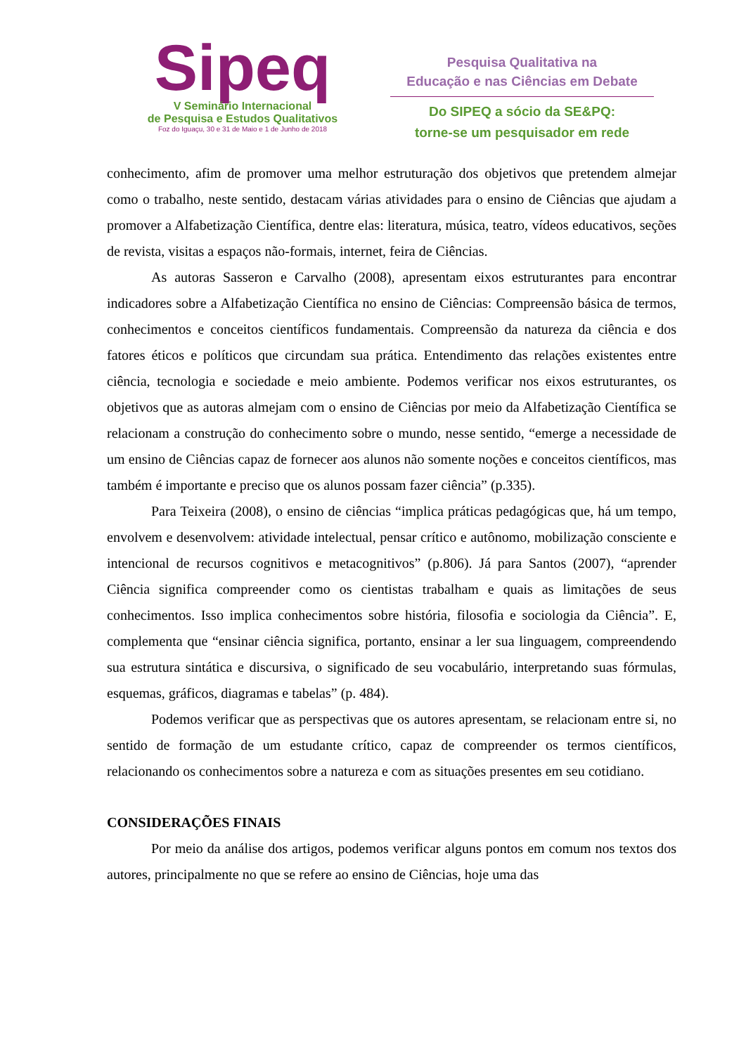Sipeq
V Seminário Internacional
de Pesquisa e Estudos Qualitativos
Foz do Iguaçu, 30 e 31 de Maio e 1 de Junho de 2018
Pesquisa Qualitativa na
Educação e nas Ciências em Debate
Do SIPEQ a sócio da SE&PQ:
torne-se um pesquisador em rede
conhecimento, afim de promover uma melhor estruturação dos objetivos que pretendem almejar como o trabalho, neste sentido, destacam várias atividades para o ensino de Ciências que ajudam a promover a Alfabetização Científica, dentre elas: literatura, música, teatro, vídeos educativos, seções de revista, visitas a espaços não-formais, internet, feira de Ciências.
As autoras Sasseron e Carvalho (2008), apresentam eixos estruturantes para encontrar indicadores sobre a Alfabetização Científica no ensino de Ciências: Compreensão básica de termos, conhecimentos e conceitos científicos fundamentais. Compreensão da natureza da ciência e dos fatores éticos e políticos que circundam sua prática. Entendimento das relações existentes entre ciência, tecnologia e sociedade e meio ambiente. Podemos verificar nos eixos estruturantes, os objetivos que as autoras almejam com o ensino de Ciências por meio da Alfabetização Científica se relacionam a construção do conhecimento sobre o mundo, nesse sentido, “emerge a necessidade de um ensino de Ciências capaz de fornecer aos alunos não somente noções e conceitos científicos, mas também é importante e preciso que os alunos possam fazer ciência” (p.335).
Para Teixeira (2008), o ensino de ciências “implica práticas pedagógicas que, há um tempo, envolvem e desenvolvem: atividade intelectual, pensar crítico e autônomo, mobilização consciente e intencional de recursos cognitivos e metacognitivos” (p.806). Já para Santos (2007), “aprender Ciência significa compreender como os cientistas trabalham e quais as limitações de seus conhecimentos. Isso implica conhecimentos sobre história, filosofia e sociologia da Ciência”. E, complementa que “ensinar ciência significa, portanto, ensinar a ler sua linguagem, compreendendo sua estrutura sintática e discursiva, o significado de seu vocabulário, interpretando suas fórmulas, esquemas, gráficos, diagramas e tabelas” (p. 484).
Podemos verificar que as perspectivas que os autores apresentam, se relacionam entre si, no sentido de formação de um estudante crítico, capaz de compreender os termos científicos, relacionando os conhecimentos sobre a natureza e com as situações presentes em seu cotidiano.
CONSIDERAÇÕES FINAIS
Por meio da análise dos artigos, podemos verificar alguns pontos em comum nos textos dos autores, principalmente no que se refere ao ensino de Ciências, hoje uma das